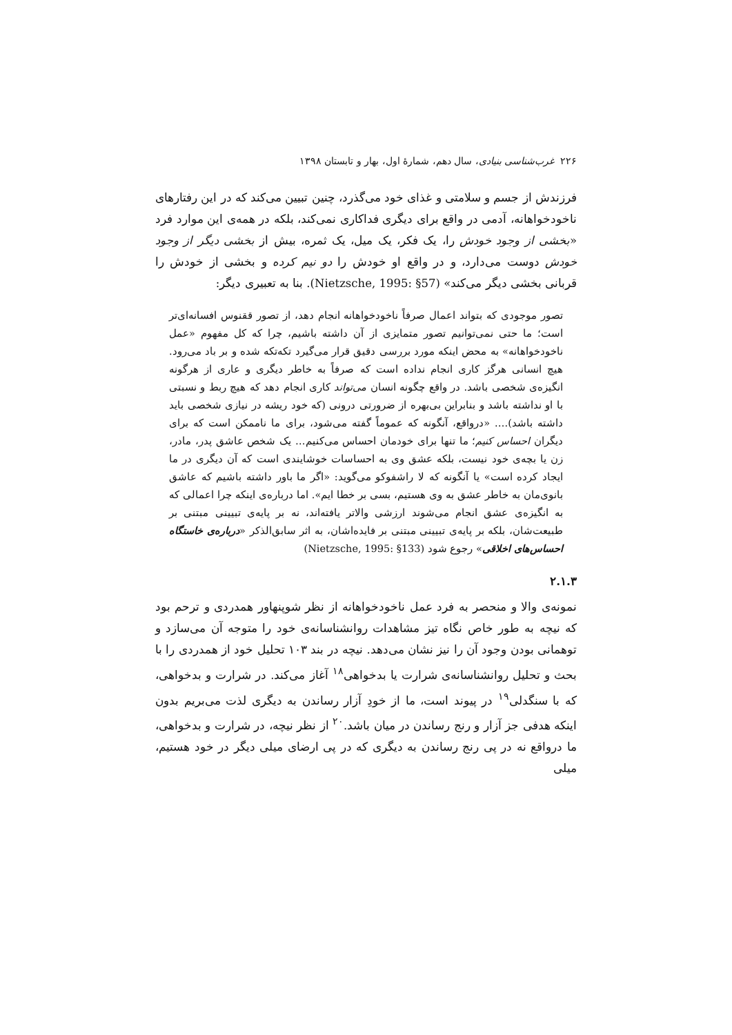۲۲۶ غرب‌شناسی بنیادی، سال دهم، شمارهٔ اول، بهار و تابستان ۱۳۹۸
فرزندش از جسم و سلامتی و غذای خود می‌گذرد، چنین تبیین می‌کند که در این رفتارهای ناخودخواهانه، آدمی در واقع برای دیگری فداکاری نمی‌کند، بلکه در همه‌ی این موارد فرد «بخشی از وجود خودش را، یک فکر، یک میل، یک ثمره، بیش از بخشی دیگر از وجود خودش دوست می‌دارد، و در واقع او خودش را دو نیم کرده و بخشی از خودش را قربانی بخشی دیگر می‌کند» (Nietzsche, 1995: §57). بنا به تعبیری دیگر:
تصور موجودی که بتواند اعمال صرفاً ناخودخواهانه انجام دهد، از تصور ققنوس افسانه‌ای‌تر است؛ ما حتی نمی‌توانیم تصور متمایزی از آن داشته باشیم، چرا که کل مفهوم «عمل ناخودخواهانه» به محض اینکه مورد بررسی دقیق قرار می‌گیرد تکه‌تکه شده و بر باد می‌رود. هیچ انسانی هرگز کاری انجام نداده است که صرفاً به خاطر دیگری و عاری از هرگونه انگیزه‌ی شخصی باشد. در واقع چگونه انسان می‌تواند کاری انجام دهد که هیچ ربط و نسبتی با او نداشته باشد و بنابراین بی‌بهره از ضرورتی درونی (که خود ریشه در نیازی شخصی باید داشته باشد)…. «درواقع، آنگونه که عموماً گفته می‌شود، برای ما ناممکن است که برای دیگران احساس کنیم؛ ما تنها برای خودمان احساس می‌کنیم… یک شخص عاشق پدر، مادر، زن یا بچه‌ی خود نیست، بلکه عشق وی به احساسات خوشایندی است که آن دیگری در ما ایجاد کرده است» یا آنگونه که لا راشفوکو می‌گوید: «اگر ما باور داشته باشیم که عاشق بانوی‌مان به خاطر عشق به وی هستیم، بسی بر خطا ایم». اما درباره‌ی اینکه چرا اعمالی که به انگیزه‌ی عشق انجام می‌شوند ارزشی والاتر یافته‌اند، نه بر پایه‌ی تبیینی مبتنی بر طبیعت‌شان، بلکه بر پایه‌ی تبیینی مبتنی بر فایده‌اشان، به اثر سابق‌الذکر «درباره‌ی خاستگاه احساس‌های اخلاقی» رجوع شود (Nietzsche, 1995: §133)
۲.۱.۳
نمونه‌ی والا و منحصر به فرد عمل ناخودخواهانه از نظر شوپنهاور همدردی و ترحم بود که نیچه به طور خاص نگاه تیز مشاهدات روانشناسانه‌ی خود را متوجه آن می‌سازد و توهمانی بودن وجود آن را نیز نشان می‌دهد. نیچه در بند ۱۰۳ تحلیل خود از همدردی را با بحث و تحلیل روانشناسانه‌ی شرارت یا بدخواهی<sup>۱۸</sup> آغاز می‌کند. در شرارت و بدخواهی، که با سنگدلی<sup>۱۹</sup> در پیوند است، ما از خودِ آزار رساندن به دیگری لذت می‌بریم بدون اینکه هدفی جز آزار و رنج رساندن در میان باشد.<sup>۲۰</sup> از نظر نیچه، در شرارت و بدخواهی، ما درواقع نه در پی رنج رساندن به دیگری که در پی ارضای میلی دیگر در خود هستیم، میلی